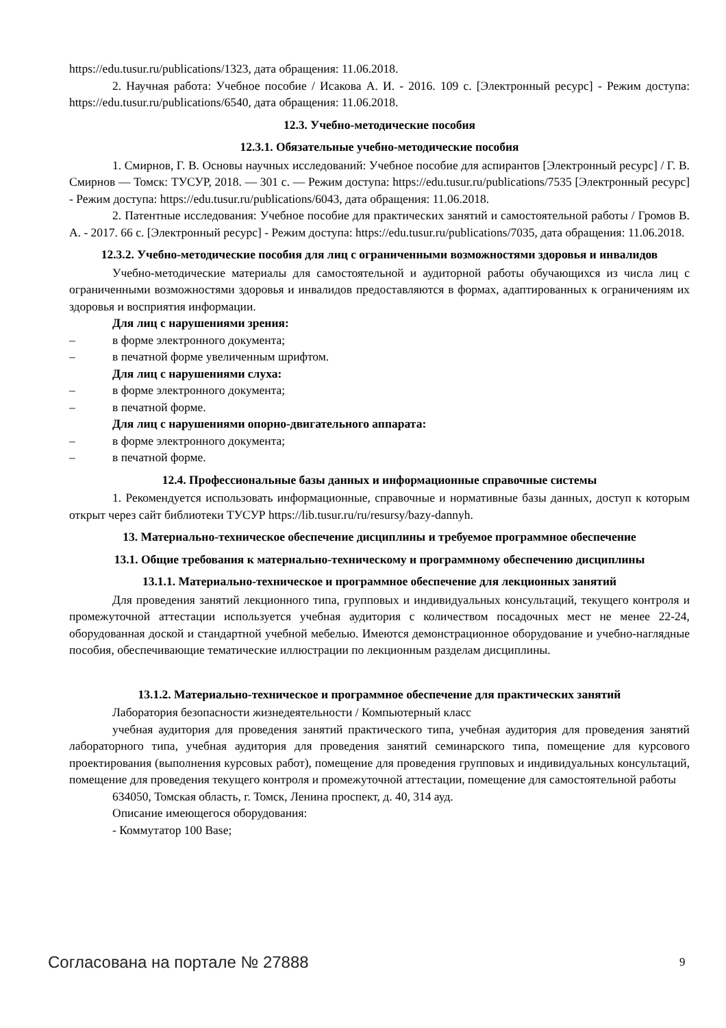https://edu.tusur.ru/publications/1323, дата обращения: 11.06.2018.
2. Научная работа: Учебное пособие / Исакова А. И. - 2016. 109 с. [Электронный ресурс] - Режим доступа: https://edu.tusur.ru/publications/6540, дата обращения: 11.06.2018.
12.3. Учебно-методические пособия
12.3.1. Обязательные учебно-методические пособия
1. Смирнов, Г. В. Основы научных исследований: Учебное пособие для аспирантов [Электронный ресурс] / Г. В. Смирнов — Томск: ТУСУР, 2018. — 301 с. — Режим доступа: https://edu.tusur.ru/publications/7535 [Электронный ресурс] - Режим доступа: https://edu.tusur.ru/publications/6043, дата обращения: 11.06.2018.
2. Патентные исследования: Учебное пособие для практических занятий и самостоятельной работы / Громов В. А. - 2017. 66 с. [Электронный ресурс] - Режим доступа: https://edu.tusur.ru/publications/7035, дата обращения: 11.06.2018.
12.3.2. Учебно-методические пособия для лиц с ограниченными возможностями здоровья и инвалидов
Учебно-методические материалы для самостоятельной и аудиторной работы обучающихся из числа лиц с ограниченными возможностями здоровья и инвалидов предоставляются в формах, адаптированных к ограничениям их здоровья и восприятия информации.
Для лиц с нарушениями зрения:
– в форме электронного документа;
– в печатной форме увеличенным шрифтом.
Для лиц с нарушениями слуха:
– в форме электронного документа;
– в печатной форме.
Для лиц с нарушениями опорно-двигательного аппарата:
– в форме электронного документа;
– в печатной форме.
12.4. Профессиональные базы данных и информационные справочные системы
1. Рекомендуется использовать информационные, справочные и нормативные базы данных, доступ к которым открыт через сайт библиотеки ТУСУР https://lib.tusur.ru/ru/resursy/bazy-dannyh.
13. Материально-техническое обеспечение дисциплины и требуемое программное обеспечение
13.1. Общие требования к материально-техническому и программному обеспечению дисциплины
13.1.1. Материально-техническое и программное обеспечение для лекционных занятий
Для проведения занятий лекционного типа, групповых и индивидуальных консультаций, текущего контроля и промежуточной аттестации используется учебная аудитория с количеством посадочных мест не менее 22-24, оборудованная доской и стандартной учебной мебелью. Имеются демонстрационное оборудование и учебно-наглядные пособия, обеспечивающие тематические иллюстрации по лекционным разделам дисциплины.
13.1.2. Материально-техническое и программное обеспечение для практических занятий
Лаборатория безопасности жизнедеятельности / Компьютерный класс
учебная аудитория для проведения занятий практического типа, учебная аудитория для проведения занятий лабораторного типа, учебная аудитория для проведения занятий семинарского типа, помещение для курсового проектирования (выполнения курсовых работ), помещение для проведения групповых и индивидуальных консультаций, помещение для проведения текущего контроля и промежуточной аттестации, помещение для самостоятельной работы
634050, Томская область, г. Томск, Ленина проспект, д. 40, 314 ауд.
Описание имеющегося оборудования:
- Коммутатор 100 Base;
Согласована на портале № 27888 9